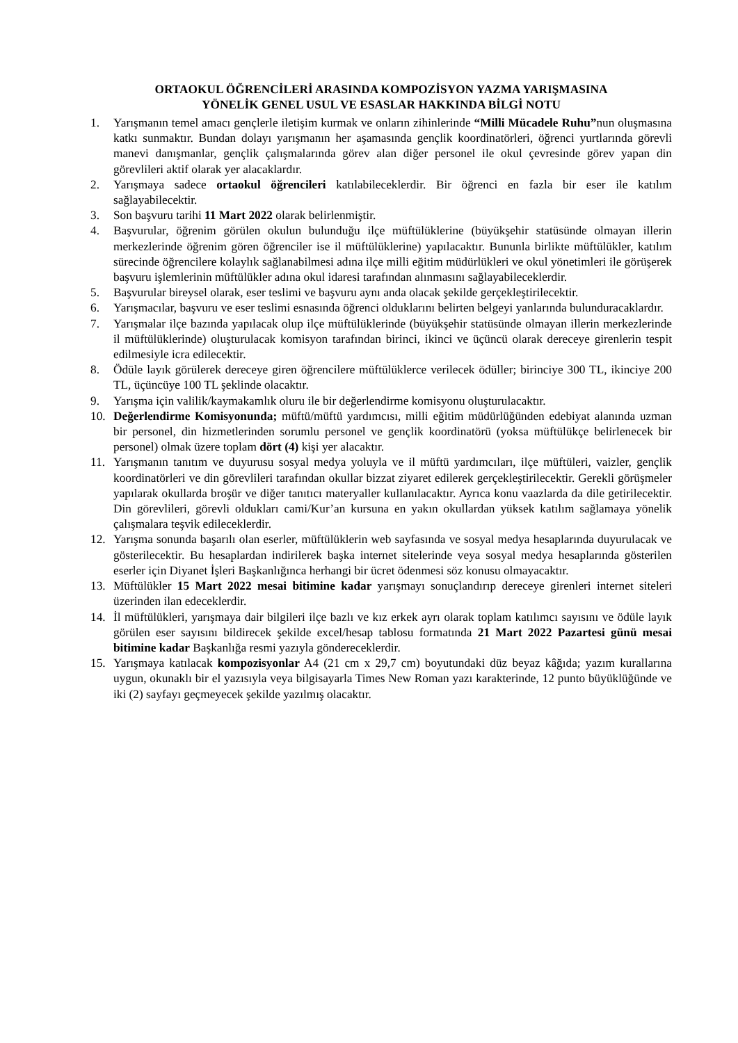ORTAOKUL ÖĞRENCİLERİ ARASINDA KOMPOZİSYON YAZMA YARIŞMASINA
YÖNELİK GENEL USUL VE ESASLAR HAKKINDA BİLGİ NOTU
1. Yarışmanın temel amacı gençlerle iletişim kurmak ve onların zihinlerinde “Milli Mücadele Ruhu”nun oluşmasına katkı sunmaktır. Bundan dolayı yarışmanın her aşamasında gençlik koordinatörleri, öğrenci yurtlarında görevli manevi danışmanlar, gençlik çalışmalarında görev alan diğer personel ile okul çevresinde görev yapan din görevlileri aktif olarak yer alacaklardır.
2. Yarışmaya sadece ortaokul öğrencileri katılabileceklerdir. Bir öğrenci en fazla bir eser ile katılım sağlayabilecektir.
3. Son başvuru tarihi 11 Mart 2022 olarak belirlenmiştir.
4. Başvurular, öğrenim görülen okulun bulunduğu ilçe müftülüklerine (büyükşehir statüsünde olmayan illerin merkezlerinde öğrenim gören öğrenciler ise il müftülüklerine) yapılacaktır. Bununla birlikte müftülükler, katılım sürecinde öğrencilere kolaylık sağlanabilmesi adına ilçe milli eğitim müdürlükleri ve okul yönetimleri ile görüşerek başvuru işlemlerinin müftülükler adına okul idaresi tarafından alınmasını sağlayabileceklerdir.
5. Başvurular bireysel olarak, eser teslimi ve başvuru aynı anda olacak şekilde gerçekleştirilecektir.
6. Yarışmacılar, başvuru ve eser teslimi esnasında öğrenci olduklarını belirten belgeyi yanlarında bulunduracaklardır.
7. Yarışmalar ilçe bazında yapılacak olup ilçe müftülüklerinde (büyükşehir statüsünde olmayan illerin merkezlerinde il müftülüklerinde) oluşturulacak komisyon tarafından birinci, ikinci ve üçüncü olarak dereceye girenlerin tespit edilmesiyle icra edilecektir.
8. Ödüle layık görülerek dereceye giren öğrencilere müftülüklerce verilecek ödüller; birinciye 300 TL, ikinciye 200 TL, üçüncüye 100 TL şeklinde olacaktır.
9. Yarışma için valilik/kaymakamlık oluru ile bir değerlendirme komisyonu oluşturulacaktır.
10. Değerlendirme Komisyonunda; müftü/müftü yardımcısı, milli eğitim müdürlüğünden edebiyat alanında uzman bir personel, din hizmetlerinden sorumlu personel ve gençlik koordinatörü (yoksa müftülükçe belirlenecek bir personel) olmak üzere toplam dört (4) kişi yer alacaktır.
11. Yarışmanın tanıtım ve duyurusu sosyal medya yoluyla ve il müftü yardımcıları, ilçe müftüleri, vaizler, gençlik koordinatörleri ve din görevlileri tarafından okullar bizzat ziyaret edilerek gerçekleştirilecektir. Gerekli görüşmeler yapılarak okullarda broşür ve diğer tanıtıcı materyaller kullanılacaktır. Ayrıca konu vaazlarda da dile getirilecektir. Din görevlileri, görevli oldukları cami/Kur’an kursuna en yakın okullardan yüksek katılım sağlamaya yönelik çalışmalara teşvik edileceklerdir.
12. Yarışma sonunda başarılı olan eserler, müftülüklerin web sayfasında ve sosyal medya hesaplarında duyurulacak ve gösterilecektir. Bu hesaplardan indirilerek başka internet sitelerinde veya sosyal medya hesaplarında gösterilen eserler için Diyanet İşleri Başkanlığınca herhangi bir ücret ödenmesi söz konusu olmayacaktır.
13. Müftülükler 15 Mart 2022 mesai bitimine kadar yarışmayı sonuçlandırıp dereceye girenleri internet siteleri üzerinden ilan edeceklerdir.
14. İl müftülükleri, yarışmaya dair bilgileri ilçe bazlı ve kız erkek ayrı olarak toplam katılımcı sayısını ve ödüle layık görülen eser sayısını bildirecek şekilde excel/hesap tablosu formatında 21 Mart 2022 Pazartesi günü mesai bitimine kadar Başkanlığa resmi yazıyla göndereceklerdir.
15. Yarışmaya katılacak kompozisyonlar A4 (21 cm x 29,7 cm) boyutundaki düz beyaz kâğıda; yazım kurallarına uygun, okunaklı bir el yazısıyla veya bilgisayarla Times New Roman yazı karakterinde, 12 punto büyüklüğünde ve iki (2) sayfayı geçmeyecek şekilde yazılmış olacaktır.